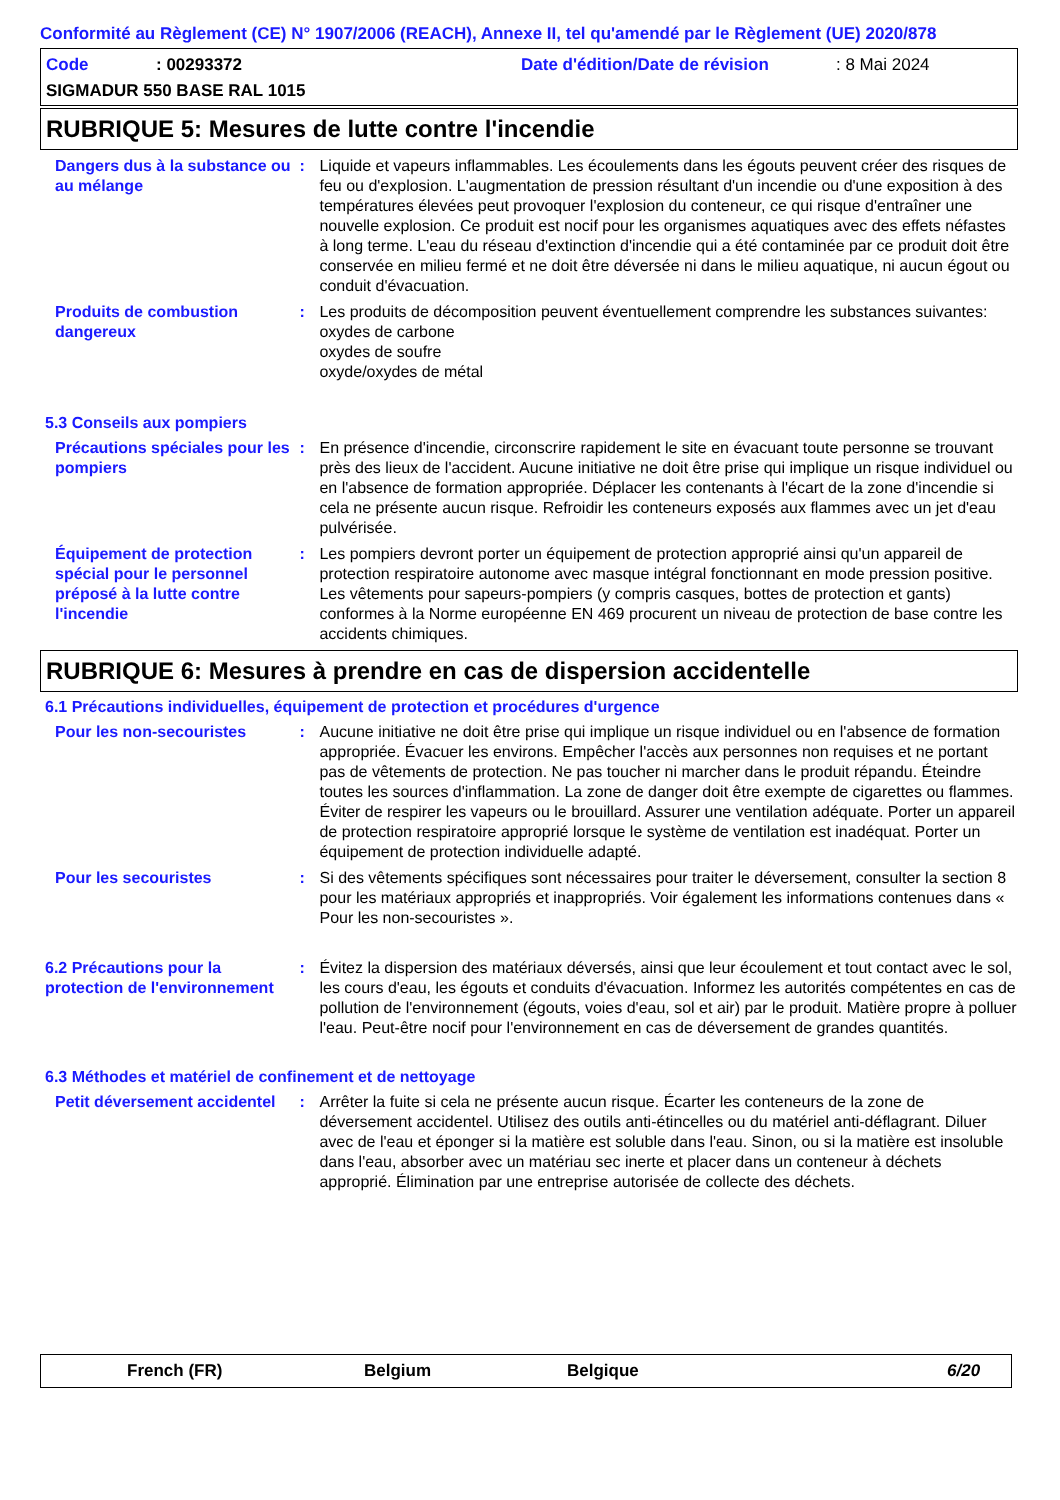Conformité au Règlement (CE) N° 1907/2006 (REACH), Annexe II, tel qu'amendé par le Règlement (UE) 2020/878
Code: 00293372 Date d'édition/Date de révision: 8 Mai 2024
SIGMADUR 550 BASE RAL 1015
RUBRIQUE 5: Mesures de lutte contre l'incendie
Dangers dus à la substance ou au mélange
: Liquide et vapeurs inflammables. Les écoulements dans les égouts peuvent créer des risques de feu ou d'explosion. L'augmentation de pression résultant d'un incendie ou d'une exposition à des températures élevées peut provoquer l'explosion du conteneur, ce qui risque d'entraîner une nouvelle explosion. Ce produit est nocif pour les organismes aquatiques avec des effets néfastes à long terme. L'eau du réseau d'extinction d'incendie qui a été contaminée par ce produit doit être conservée en milieu fermé et ne doit être déversée ni dans le milieu aquatique, ni aucun égout ou conduit d'évacuation.
Produits de combustion dangereux
: Les produits de décomposition peuvent éventuellement comprendre les substances suivantes:
oxydes de carbone
oxydes de soufre
oxyde/oxydes de métal
5.3 Conseils aux pompiers
Précautions spéciales pour les pompiers
: En présence d'incendie, circonscrire rapidement le site en évacuant toute personne se trouvant près des lieux de l'accident. Aucune initiative ne doit être prise qui implique un risque individuel ou en l'absence de formation appropriée. Déplacer les contenants à l'écart de la zone d'incendie si cela ne présente aucun risque. Refroidir les conteneurs exposés aux flammes avec un jet d'eau pulvérisée.
Équipement de protection spécial pour le personnel préposé à la lutte contre l'incendie
: Les pompiers devront porter un équipement de protection approprié ainsi qu'un appareil de protection respiratoire autonome avec masque intégral fonctionnant en mode pression positive. Les vêtements pour sapeurs-pompiers (y compris casques, bottes de protection et gants) conformes à la Norme européenne EN 469 procurent un niveau de protection de base contre les accidents chimiques.
RUBRIQUE 6: Mesures à prendre en cas de dispersion accidentelle
6.1 Précautions individuelles, équipement de protection et procédures d'urgence
Pour les non-secouristes : Aucune initiative ne doit être prise qui implique un risque individuel ou en l'absence de formation appropriée. Évacuer les environs. Empêcher l'accès aux personnes non requises et ne portant pas de vêtements de protection. Ne pas toucher ni marcher dans le produit répandu. Éteindre toutes les sources d'inflammation. La zone de danger doit être exempte de cigarettes ou flammes. Éviter de respirer les vapeurs ou le brouillard. Assurer une ventilation adéquate. Porter un appareil de protection respiratoire approprié lorsque le système de ventilation est inadéquat. Porter un équipement de protection individuelle adapté.
Pour les secouristes : Si des vêtements spécifiques sont nécessaires pour traiter le déversement, consulter la section 8 pour les matériaux appropriés et inappropriés. Voir également les informations contenues dans « Pour les non-secouristes ».
6.2 Précautions pour la protection de l'environnement
: Évitez la dispersion des matériaux déversés, ainsi que leur écoulement et tout contact avec le sol, les cours d'eau, les égouts et conduits d'évacuation. Informez les autorités compétentes en cas de pollution de l'environnement (égouts, voies d'eau, sol et air) par le produit. Matière propre à polluer l'eau. Peut-être nocif pour l'environnement en cas de déversement de grandes quantités.
6.3 Méthodes et matériel de confinement et de nettoyage
Petit déversement accidentel
: Arrêter la fuite si cela ne présente aucun risque. Écarter les conteneurs de la zone de déversement accidentel. Utilisez des outils anti-étincelles ou du matériel anti-déflagrant. Diluer avec de l'eau et éponger si la matière est soluble dans l'eau. Sinon, ou si la matière est insoluble dans l'eau, absorber avec un matériau sec inerte et placer dans un conteneur à déchets approprié. Élimination par une entreprise autorisée de collecte des déchets.
French (FR) Belgium Belgique 6/20